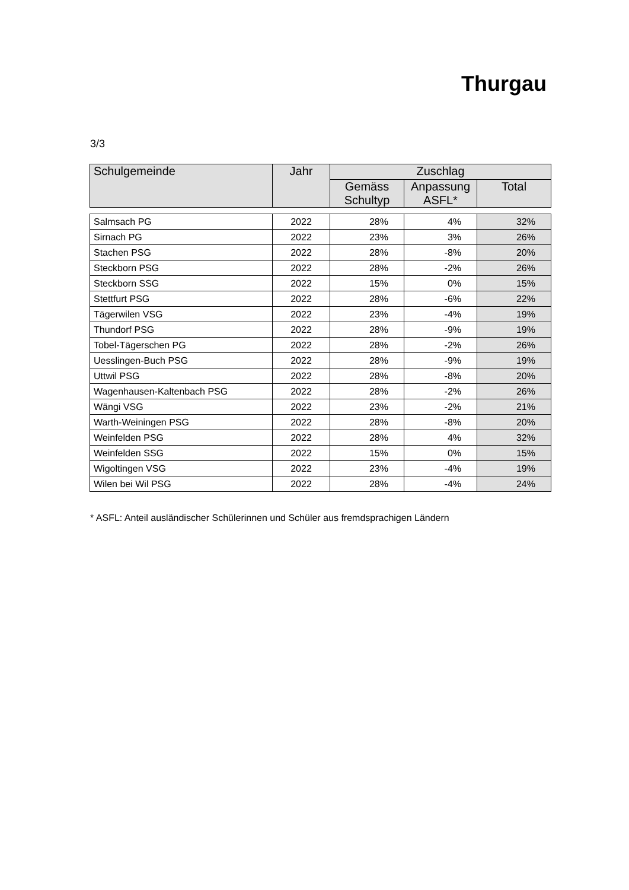Thurgau
3/3
| Schulgemeinde | Jahr | Zuschlag | | |
| --- | --- | --- | --- | --- |
| | | Gemäss Schultyp | Anpassung ASFL* | Total |
| Salmsach PG | 2022 | 28% | 4% | 32% |
| Sirnach PG | 2022 | 23% | 3% | 26% |
| Stachen PSG | 2022 | 28% | -8% | 20% |
| Steckborn PSG | 2022 | 28% | -2% | 26% |
| Steckborn SSG | 2022 | 15% | 0% | 15% |
| Stettfurt PSG | 2022 | 28% | -6% | 22% |
| Tägerwilen VSG | 2022 | 23% | -4% | 19% |
| Thundorf PSG | 2022 | 28% | -9% | 19% |
| Tobel-Tägerschen PG | 2022 | 28% | -2% | 26% |
| Uesslingen-Buch PSG | 2022 | 28% | -9% | 19% |
| Uttwil PSG | 2022 | 28% | -8% | 20% |
| Wagenhausen-Kaltenbach PSG | 2022 | 28% | -2% | 26% |
| Wängi VSG | 2022 | 23% | -2% | 21% |
| Warth-Weiningen PSG | 2022 | 28% | -8% | 20% |
| Weinfelden PSG | 2022 | 28% | 4% | 32% |
| Weinfelden SSG | 2022 | 15% | 0% | 15% |
| Wigoltingen VSG | 2022 | 23% | -4% | 19% |
| Wilen bei Wil PSG | 2022 | 28% | -4% | 24% |
* ASFL: Anteil ausländischer Schülerinnen und Schüler aus fremdsprachigen Ländern